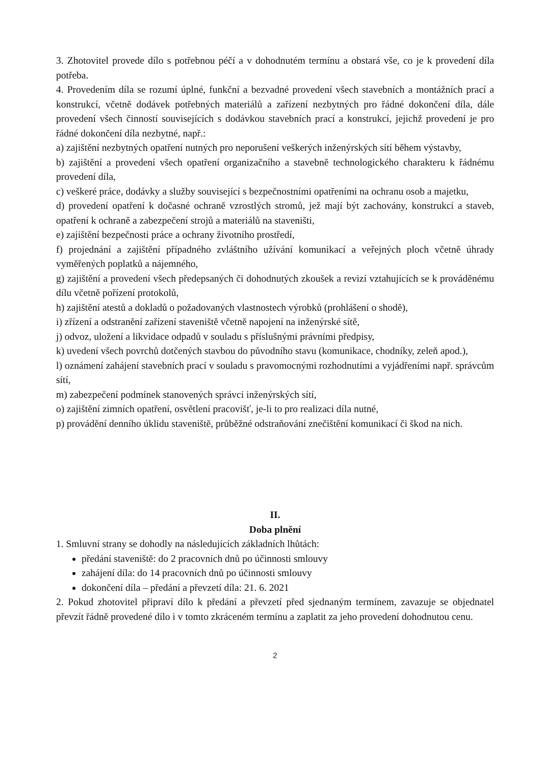3. Zhotovitel provede dílo s potřebnou péčí a v dohodnutém termínu a obstará vše, co je k provedení díla potřeba.
4. Provedením díla se rozumí úplné, funkční a bezvadné provedení všech stavebních a montážních prací a konstrukcí, včetně dodávek potřebných materiálů a zařízení nezbytných pro řádné dokončení díla, dále provedení všech činností souvisejících s dodávkou stavebních prací a konstrukcí, jejichž provedení je pro řádné dokončení díla nezbytné, např.:
a) zajištění nezbytných opatření nutných pro neporušení veškerých inženýrských sítí během výstavby,
b) zajištění a provedení všech opatření organizačního a stavebně technologického charakteru k řádnému provedení díla,
c) veškeré práce, dodávky a služby související s bezpečnostními opatřeními na ochranu osob a majetku,
d) provedení opatření k dočasné ochraně vzrostlých stromů, jež mají být zachovány, konstrukcí a staveb, opatření k ochraně a zabezpečení strojů a materiálů na staveništi,
e) zajištění bezpečnosti práce a ochrany životního prostředí,
f) projednání a zajištění případného zvláštního užívání komunikací a veřejných ploch včetně úhrady vyměřených poplatků a nájemného,
g) zajištění a provedení všech předepsaných či dohodnutých zkoušek a revizí vztahujících se k prováděnému dílu včetně pořízení protokolů,
h) zajištění atestů a dokladů o požadovaných vlastnostech výrobků (prohlášení o shodě),
i) zřízení a odstranění zařízení staveniště včetně napojení na inženýrské sítě,
j) odvoz, uložení a likvidace odpadů v souladu s příslušnými právními předpisy,
k) uvedení všech povrchů dotčených stavbou do původního stavu (komunikace, chodníky, zeleň apod.),
l) oznámení zahájení stavebních prací v souladu s pravomocnými rozhodnutími a vyjádřeními např. správcům sítí,
m) zabezpečení podmínek stanovených správci inženýrských sítí,
o) zajištění zimních opatření, osvětlení pracovišť, je-li to pro realizaci díla nutné,
p) provádění denního úklidu staveniště, průběžné odstraňování znečištění komunikací či škod na nich.
II.
Doba plnění
1. Smluvní strany se dohodly na následujících základních lhůtách:
předání staveniště: do 2 pracovních dnů po účinnosti smlouvy
zahájení díla: do 14 pracovních dnů po účinnosti smlouvy
dokončení díla – předání a převzetí díla: 21. 6. 2021
2. Pokud zhotovitel připraví dílo k předání a převzetí před sjednaným termínem, zavazuje se objednatel převzít řádně provedené dílo i v tomto zkráceném termínu a zaplatit za jeho provedení dohodnutou cenu.
2